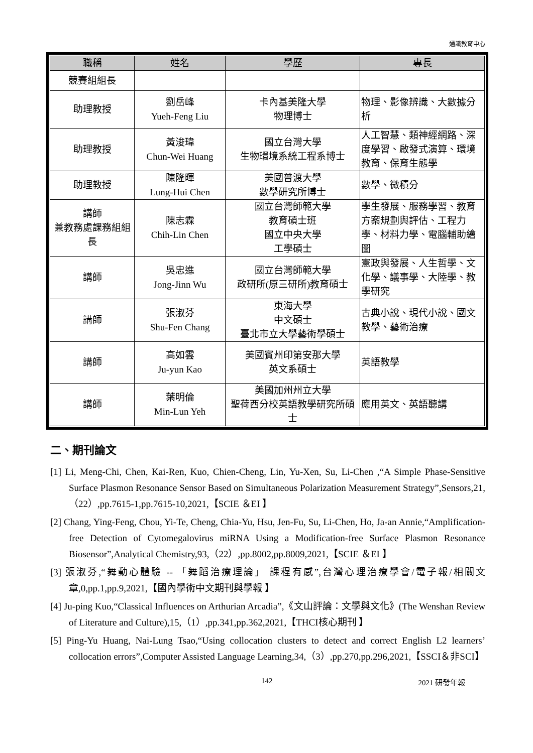通識教育中心
| 職稱 | 姓名 | 學歷 | 專長 |
| --- | --- | --- | --- |
| 競賽組組長 | | | |
| 助理教授 | 劉岳峰 Yueh-Feng Liu | 卡內基美隆大學 物理博士 | 物理、影像辨識、大數據分析 |
| 助理教授 | 黃浚瑋 Chun-Wei Huang | 國立台灣大學 生物環境系統工程系博士 | 人工智慧、類神經網路、深度學習、啟發式演算、環境教育、保育生態學 |
| 助理教授 | 陳隆暉 Lung-Hui Chen | 美國普渡大學 數學研究所博士 | 數學、微積分 |
| 講師 兼教務處課務組組長 | 陳志霖 Chih-Lin Chen | 國立台灣師範大學 教育碩士班 國立中央大學 工學碩士 | 學生發展、服務學習、教育方案規劃與評估、工程力學、材料力學、電腦輔助繪圖 |
| 講師 | 吳忠進 Jong-Jinn Wu | 國立台灣師範大學 政研所(原三研所)教育碩士 | 憲政與發展、人生哲學、文化學、議事學、大陸學、教學研究 |
| 講師 | 張淑芬 Shu-Fen Chang | 東海大學 中文碩士 臺北市立大學藝術學碩士 | 古典小說、現代小說、國文教學、藝術治療 |
| 講師 | 高如雲 Ju-yun Kao | 美國賓州印第安那大學 英文系碩士 | 英語教學 |
| 講師 | 葉明倫 Min-Lun Yeh | 美國加州州立大學 聖荷西分校英語教學研究所碩士 | 應用英文、英語聽講 |
二、期刊論文
[1] Li, Meng-Chi, Chen, Kai-Ren, Kuo, Chien-Cheng, Lin, Yu-Xen, Su, Li-Chen ,“A Simple Phase-Sensitive Surface Plasmon Resonance Sensor Based on Simultaneous Polarization Measurement Strategy”,Sensors,21,（22）,pp.7615-1,pp.7615-10,2021,【SCIE ＆EI 】
[2] Chang, Ying-Feng, Chou, Yi-Te, Cheng, Chia-Yu, Hsu, Jen-Fu, Su, Li-Chen, Ho, Ja-an Annie,“Amplification-free Detection of Cytomegalovirus miRNA Using a Modification-free Surface Plasmon Resonance Biosensor”,Analytical Chemistry,93,（22）,pp.8002,pp.8009,2021,【SCIE ＆EI 】
[3] 張淑芬,“舞動心體驗 -- 「舞蹈治療理論」 課程有感”,台灣心理治療學會/電子報/相關文章,0,pp.1,pp.9,2021,【國內學術中文期刊與學報 】
[4] Ju-ping Kuo,“Classical Influences on Arthurian Arcadia”,《文山評論：文學與文化》(The Wenshan Review of Literature and Culture),15,（1）,pp.341,pp.362,2021,【THCI核心期刊 】
[5] Ping-Yu Huang, Nai-Lung Tsao,“Using collocation clusters to detect and correct English L2 learners’ collocation errors”,Computer Assisted Language Learning,34,（3）,pp.270,pp.296,2021,【SSCI＆非SCI】
142 2021 研發年報